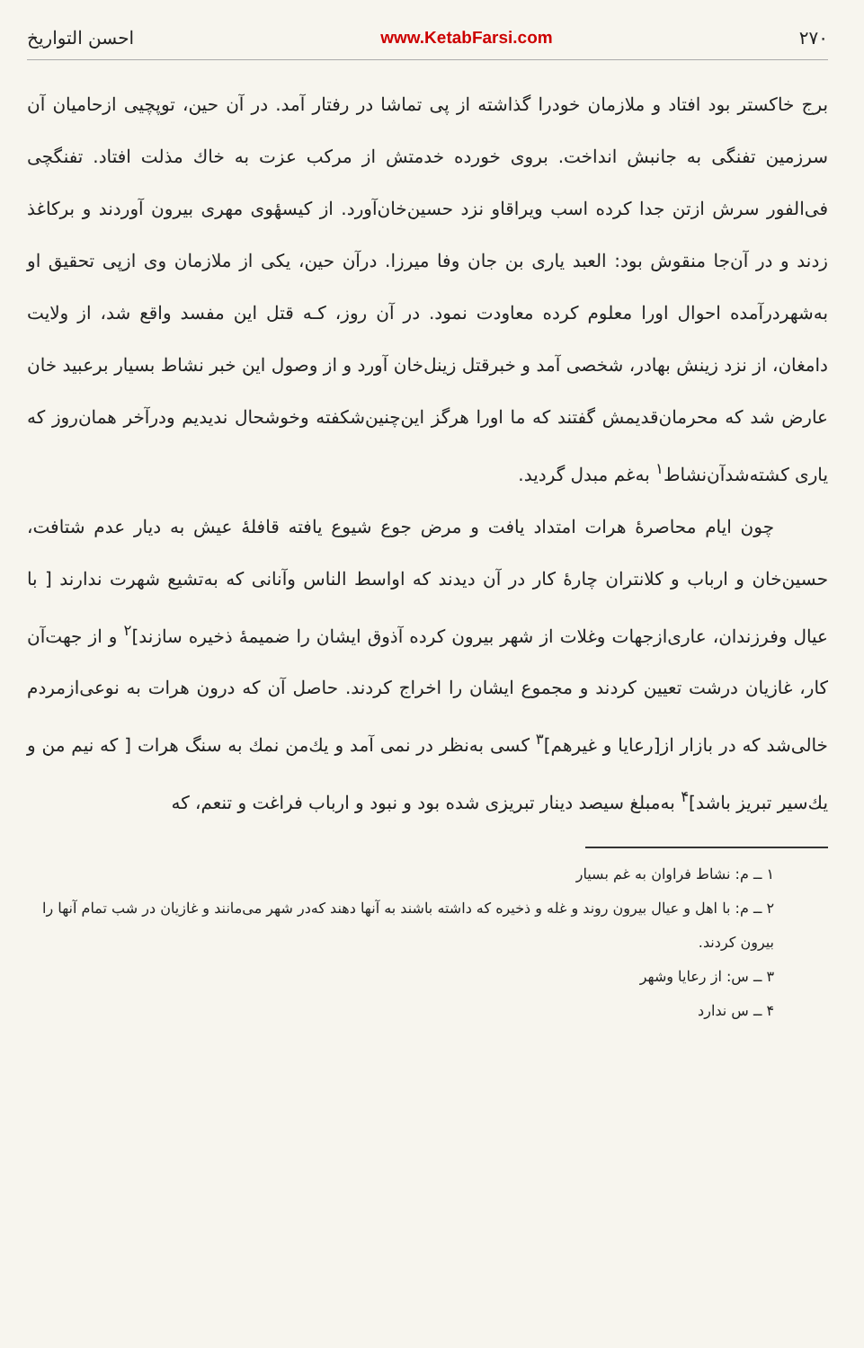۲۷۰ www.KetabFarsi.com احسن التواریخ
برج خاکستر بود افتاد و ملازمان خودرا گذاشته از پی تماشا در رفتار آمد. در آن حین، توپچیی ازحامیان آن سرزمین تفنگی به جانبش انداخت. بروی خورده خدمتش از مرکب عزت به خاك مذلت افتاد. تفنگچی فی‌الفور سرش ازتن جدا کرده اسب ویراقاو نزد حسین‌خان‌آورد. از کیسهٔوی مهری بیرون آوردند و برکاغذ زدند و در آن‌جا منقوش بود: العبد یاری بن جان وفا میرزا. درآن حین، یکی از ملازمان وی ازپی تحقیق او به‌شهردرآمده احوال اورا معلوم کرده معاودت نمود. در آن روز، کـه قتل این مفسد واقع شد، از ولایت دامغان، از نزد زینش بهادر، شخصی آمد و خبرقتل زینل‌خان آورد و از وصول این خبر نشاط بسیار برعبید خان عارض شد که محرمان‌قدیمش گفتند که ما اورا هرگز این‌چنین‌شکفته وخوشحال ندیدیم ودرآخر همان‌روز که یاری کشته‌شدآن‌نشاط<sup>۱</sup> به‌غم مبدل گردید.
چون ایام محاصرهٔ هرات امتداد یافت و مرض جوع شیوع یافته قافلهٔ عیش به دیار عدم شتافت، حسین‌خان و ارباب و کلانتران چارهٔ کار در آن دیدند که اواسط الناس وآنانی که به‌تشیع شهرت ندارند [ با عیال وفرزندان، عاری‌ازجهات وغلات از شهر بیرون کرده آذوق ایشان را ضمیمهٔ ذخیره سازند]<sup>۲</sup> و از جهت‌آن کار، غازیان درشت تعیین کردند و مجموع ایشان را اخراج کردند. حاصل آن که درون هرات به نوعی‌ازمردم خالی‌شد که در بازار از[رعایا و غیرهم]<sup>۳</sup> کسی به‌نظر در نمی آمد و یك‌من نمك به سنگ هرات [ که نیم من و یك‌سیر تبریز باشد]<sup>۴</sup> به‌مبلغ سیصد دینار تبریزی شده بود و نبود و ارباب فراغت و تنعم، که
۱ ــ م: نشاط فراوان به غم بسیار
۲ ــ م: با اهل و عیال بیرون روند و غله و ذخیره که داشته باشند به آنها دهند که‌در شهر می‌مانند و غازیان در شب تمام آنها را بیرون کردند.
۳ ــ س: از رعایا وشهر
۴ ــ س ندارد